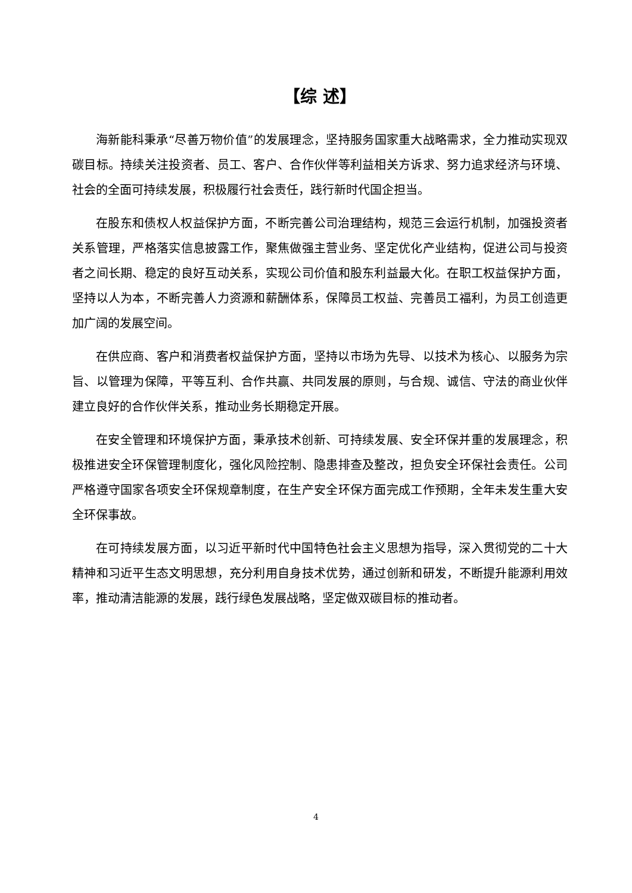【综 述】
海新能科秉承“尽善万物价值”的发展理念，坚持服务国家重大战略需求，全力推动实现双碳目标。持续关注投资者、员工、客户、合作伙伴等利益相关方诉求、努力追求经济与环境、社会的全面可持续发展，积极履行社会责任，践行新时代国企担当。
在股东和债权人权益保护方面，不断完善公司治理结构，规范三会运行机制，加强投资者关系管理，严格落实信息披露工作，聚焦做强主营业务、坚定优化产业结构，促进公司与投资者之间长期、稳定的良好互动关系，实现公司价值和股东利益最大化。在职工权益保护方面，坚持以人为本，不断完善人力资源和薪酬体系，保障员工权益、完善员工福利，为员工创造更加广阔的发展空间。
在供应商、客户和消费者权益保护方面，坚持以市场为先导、以技术为核心、以服务为宗旨、以管理为保障，平等互利、合作共赢、共同发展的原则，与合规、诚信、守法的商业伙伴建立良好的合作伙伴关系，推动业务长期稳定开展。
在安全管理和环境保护方面，秉承技术创新、可持续发展、安全环保并重的发展理念，积极推进安全环保管理制度化，强化风险控制、隐患排查及整改，担负安全环保社会责任。公司严格遵守国家各项安全环保规章制度，在生产安全环保方面完成工作预期，全年未发生重大安全环保事故。
在可持续发展方面，以习近平新时代中国特色社会主义思想为指导，深入贯彻党的二十大精神和习近平生态文明思想，充分利用自身技术优势，通过创新和研发，不断提升能源利用效率，推动清洁能源的发展，践行绿色发展战略，坚定做双碳目标的推动者。
4